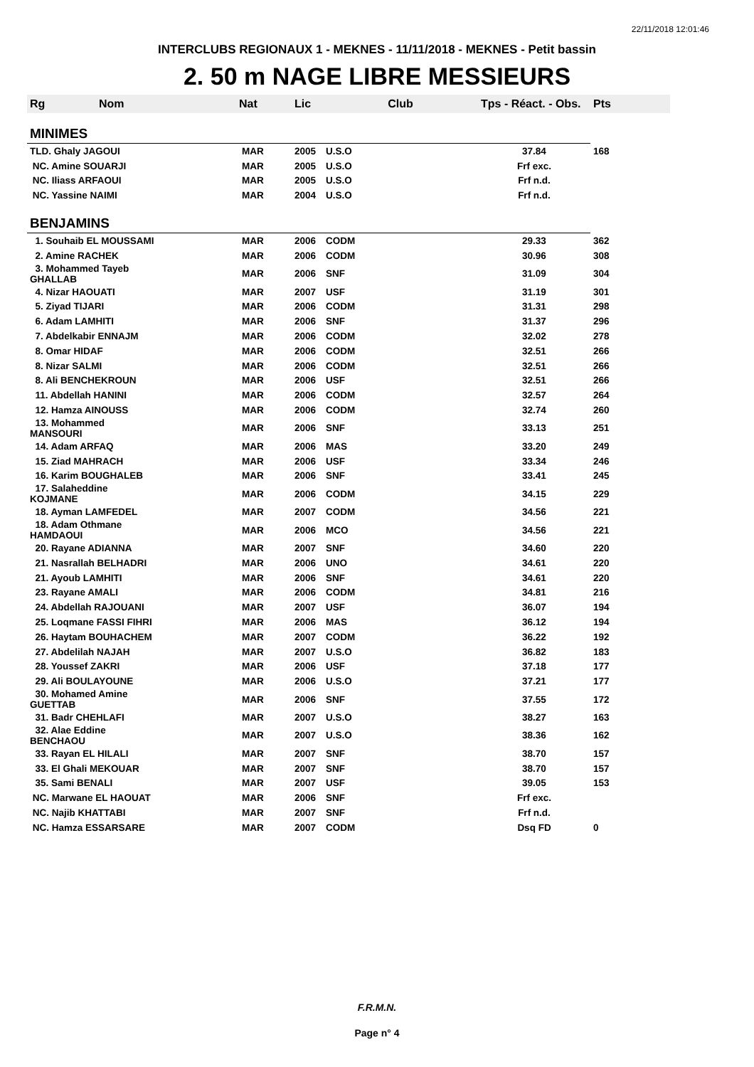22/11/2018 12:01:46
INTERCLUBS REGIONAUX 1 - MEKNES - 11/11/2018 - MEKNES - Petit bassin
2. 50 m NAGE LIBRE MESSIEURS
| Rg Nom | Nat | Lic | Club | Tps - Réact. - Obs. | Pts |
| --- | --- | --- | --- | --- | --- |
| MINIMES | | | | | |
| TLD. Ghaly JAGOUI | MAR | 2005 | U.S.O | 37.84 | 168 |
| NC. Amine SOUARJI | MAR | 2005 | U.S.O | Frf exc. | |
| NC. Iliass ARFAOUI | MAR | 2005 | U.S.O | Frf n.d. | |
| NC. Yassine NAIMI | MAR | 2004 | U.S.O | Frf n.d. | |
| BENJAMINS | | | | | |
| 1. Souhaib EL MOUSSAMI | MAR | 2006 | CODM | 29.33 | 362 |
| 2. Amine RACHEK | MAR | 2006 | CODM | 30.96 | 308 |
| 3. Mohammed Tayeb GHALLAB | MAR | 2006 | SNF | 31.09 | 304 |
| 4. Nizar HAOUATI | MAR | 2007 | USF | 31.19 | 301 |
| 5. Ziyad TIJARI | MAR | 2006 | CODM | 31.31 | 298 |
| 6. Adam LAMHITI | MAR | 2006 | SNF | 31.37 | 296 |
| 7. Abdelkabir ENNAJM | MAR | 2006 | CODM | 32.02 | 278 |
| 8. Omar HIDAF | MAR | 2006 | CODM | 32.51 | 266 |
| 8. Nizar SALMI | MAR | 2006 | CODM | 32.51 | 266 |
| 8. Ali BENCHEKROUN | MAR | 2006 | USF | 32.51 | 266 |
| 11. Abdellah HANINI | MAR | 2006 | CODM | 32.57 | 264 |
| 12. Hamza AINOUSS | MAR | 2006 | CODM | 32.74 | 260 |
| 13. Mohammed MANSOURI | MAR | 2006 | SNF | 33.13 | 251 |
| 14. Adam ARFAQ | MAR | 2006 | MAS | 33.20 | 249 |
| 15. Ziad MAHRACH | MAR | 2006 | USF | 33.34 | 246 |
| 16. Karim BOUGHALEB | MAR | 2006 | SNF | 33.41 | 245 |
| 17. Salaheddine KOJMANE | MAR | 2006 | CODM | 34.15 | 229 |
| 18. Ayman LAMFEDEL | MAR | 2007 | CODM | 34.56 | 221 |
| 18. Adam Othmane HAMDAOUI | MAR | 2006 | MCO | 34.56 | 221 |
| 20. Rayane ADIANNA | MAR | 2007 | SNF | 34.60 | 220 |
| 21. Nasrallah BELHADRI | MAR | 2006 | UNO | 34.61 | 220 |
| 21. Ayoub LAMHITI | MAR | 2006 | SNF | 34.61 | 220 |
| 23. Rayane AMALI | MAR | 2006 | CODM | 34.81 | 216 |
| 24. Abdellah RAJOUANI | MAR | 2007 | USF | 36.07 | 194 |
| 25. Loqmane FASSI FIHRI | MAR | 2006 | MAS | 36.12 | 194 |
| 26. Haytam BOUHACHEM | MAR | 2007 | CODM | 36.22 | 192 |
| 27. Abdelilah NAJAH | MAR | 2007 | U.S.O | 36.82 | 183 |
| 28. Youssef ZAKRI | MAR | 2006 | USF | 37.18 | 177 |
| 29. Ali BOULAYOUNE | MAR | 2006 | U.S.O | 37.21 | 177 |
| 30. Mohamed Amine GUETTAB | MAR | 2006 | SNF | 37.55 | 172 |
| 31. Badr CHEHLAFI | MAR | 2007 | U.S.O | 38.27 | 163 |
| 32. Alae Eddine BENCHAOU | MAR | 2007 | U.S.O | 38.36 | 162 |
| 33. Rayan EL HILALI | MAR | 2007 | SNF | 38.70 | 157 |
| 33. El Ghali MEKOUAR | MAR | 2007 | SNF | 38.70 | 157 |
| 35. Sami BENALI | MAR | 2007 | USF | 39.05 | 153 |
| NC. Marwane EL HAOUAT | MAR | 2006 | SNF | Frf exc. | |
| NC. Najib KHATTABI | MAR | 2007 | SNF | Frf n.d. | |
| NC. Hamza ESSARSARE | MAR | 2007 | CODM | Dsq FD | 0 |
F.R.M.N.
Page n° 4